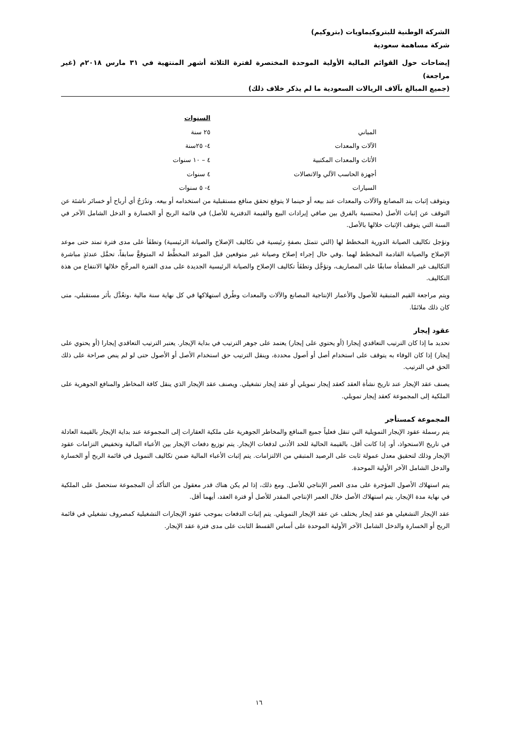الشركة الوطنية للبتروكيماويات (بتروكيم)
شركة مساهمة سعودية
إيضاحات حول القوائم المالية الأولية الموحدة المختصرة لفترة الثلاثة أشهر المنتهية في ٣١ مارس ٢٠١٨م (غير مراجعة)
(جميع المبالغ بآلاف الريالات السعودية ما لم يذكر خلاف ذلك)
| | السنوات |
| المباني | ٢٥ سنة |
| الآلات والمعدات | ٤- ٢٥سنة |
| الأثاث والمعدات المكتبية | ٤ – ١٠ سنوات |
| أجهزة الحاسب الآلي والاتصالات | ٤ سنوات |
| السيارات | ٤- ٥ سنوات |
ويتوقف إثبات بند المصانع والآلات والمعدات عند بيعه أو حينما لا يتوقع تحقق منافع مستقبلية من استخدامه أو بيعه. وتدُرَجُ أي أرباح أو خسائر ناشئة عن التوقف عن إثبات الأصل (محتسبة بالفرق بين صافي إيرادات البيع والقيمة الدفترية للأصل) في قائمة الربح أو الخسارة و الدخل الشامل الآخر في السنة التي يتوقف الإثبات خلالها بالأصل.
وتؤجل تكاليف الصيانة الدورية المخطط لها (التي تتمثل بصفةٍ رئيسية في تكاليف الإصلاح والصيانة الرئيسية) وتطفَأ على مدى فترة تمتد حتى موعد الإصلاح والصيانة القادمة المخطط لهما .وفي حال إجراء إصلاح وصيانة غير متوقعين قبل الموعد المخطَّط له المتوقعَّ سابقاً، تحمَّل عندئذٍ مباشرة التكاليف غير المطفأة سابقًا على المصاريف، وتؤجَّل وتطفَأ تكاليف الإصلاح والصيانة الرئيسية الجديدة على مدى الفترة المرجَّح خلالها الانتفاع من هذة التكاليف.
ويتم مراجعة القيم المتبقية للأصول والأعمار الإنتاجية المصانع والآلات والمعدات وطُرق استهلاكها في كل نهاية سنة مالية ،وتعُدَّل بأثر مستقبلي، متى كان ذلك ملائمًا.
عقود إيجار
تحديد ما إذا كان الترتيب التعاقدي إيجارا (أو يحتوي على إيجار) يعتمد على جوهر الترتيب في بداية الإيجار. يعتبر الترتيب التعاقدي إيجارا (أو يحتوي على إيجار) إذا كان الوفاء به يتوقف على استخدام أصل أو أصول محددة، وينقل الترتيب حق استخدام الأصل أو الأصول حتى لو لم ينص صراحة على ذلك الحق في الترتيب.
يصنف عقد الإيجار عند تاريخ نشأة العقد كعقد إيجار تمويلي أو عقد إيجار تشغيلي. ويصنف عقد الإيجار الذي ينقل كافة المخاطر والمنافع الجوهرية على الملكية إلى المجموعة كعقد إيجار تمويلي.
المجموعة كمستأجر
يتم رسملة عقود الإيجار التمويلية التي تنقل فعلياً جميع المنافع والمخاطر الجوهرية على ملكية العقارات إلى المجموعة عند بداية الإيجار بالقيمة العادلة في تاريخ الاستحواذ، أو، إذا كانت أقل، بالقيمة الحالية للحد الأدنى لدفعات الإيجار. يتم توزيع دفعات الإيجار بين الأعباء المالية وتخفيض التزامات عقود الإيجار وذلك لتحقيق معدل عمولة ثابت على الرصيد المتبقي من الالتزامات. يتم إثبات الأعباء المالية ضمن تكاليف التمويل في قائمة الربح أو الخسارة والدخل الشامل الآخر الأولية الموحدة.
يتم استهلاك الأصول المؤجرة على مدى العمر الإنتاجي للأصل. ومع ذلك، إذا لم يكن هناك قدر معقول من التأكد أن المجموعة ستحصل على الملكية في نهاية مدة الإيجار، يتم استهلاك الأصل خلال العمر الإنتاجي المقدر للأصل أو فترة العقد، أيهما أقل.
عقد الإيجار التشغيلي هو عقد إيجار يختلف عن عقد الإيجار التمويلي. يتم إثبات الدفعات بموجب عقود الإيجارات التشغيلية كمصروف تشغيلي في قائمة الربح أو الخسارة والدخل الشامل الآخر الأولية الموحدة على أساس القسط الثابت على مدى فترة عقد الإيجار.
١٦